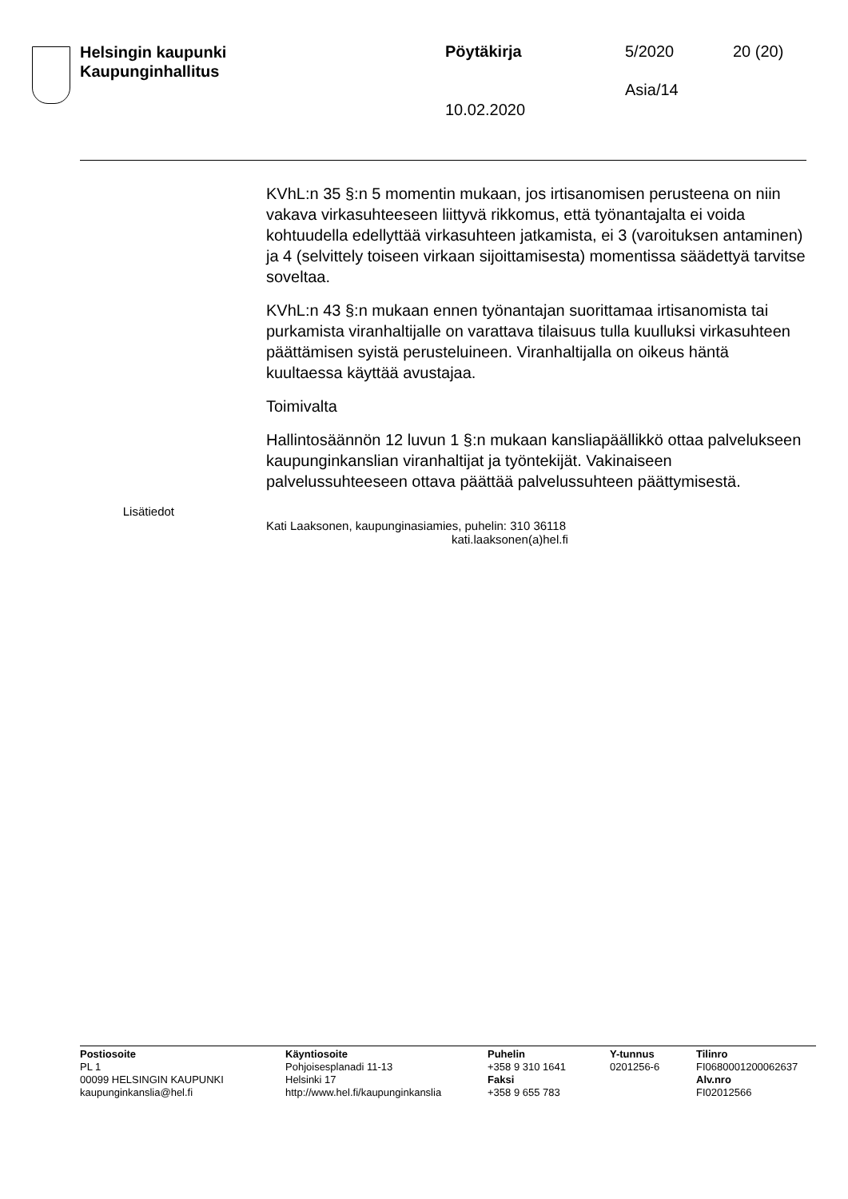Helsingin kaupunki
Kaupunginhallitus
Pöytäkirja 5/2020 20 (20)
Asia/14
10.02.2020
KVhL:n 35 §:n 5 momentin mukaan, jos irtisanomisen perusteena on niin vakava virkasuhteeseen liittyvä rikkomus, että työnantajalta ei voida kohtuudella edellyttää virkasuhteen jatkamista, ei 3 (varoituksen antaminen) ja 4 (selvittely toiseen virkaan sijoittamisesta) momentissa säädettyä tarvitse soveltaa.
KVhL:n 43 §:n mukaan ennen työnantajan suorittamaa irtisanomista tai purkamista viranhaltijalle on varattava tilaisuus tulla kuulluksi virkasuhteen päättämisen syistä perusteluineen. Viranhaltijalla on oikeus häntä kuultaessa käyttää avustajaa.
Toimivalta
Hallintosäännön 12 luvun 1 §:n mukaan kansliapäällikkö ottaa palvelukseen kaupunginkanslian viranhaltijat ja työntekijät. Vakinaiseen palvelussuhteeseen ottava päättää palvelussuhteen päättymisestä.
Lisätiedot
Kati Laaksonen, kaupunginasiamies, puhelin: 310 36118
kati.laaksonen(a)hel.fi
Postiosoite
PL 1
00099 HELSINGIN KAUPUNKI
kaupunginkanslia@hel.fi
Käyntiosoite
Pohjoisesplanadi 11-13
Helsinki 17
http://www.hel.fi/kaupunginkanslia
Puhelin
+358 9 310 1641
Faksi
+358 9 655 783
Y-tunnus
0201256-6
Tilinro
FI0680001200062637
Alv.nro
FI02012566